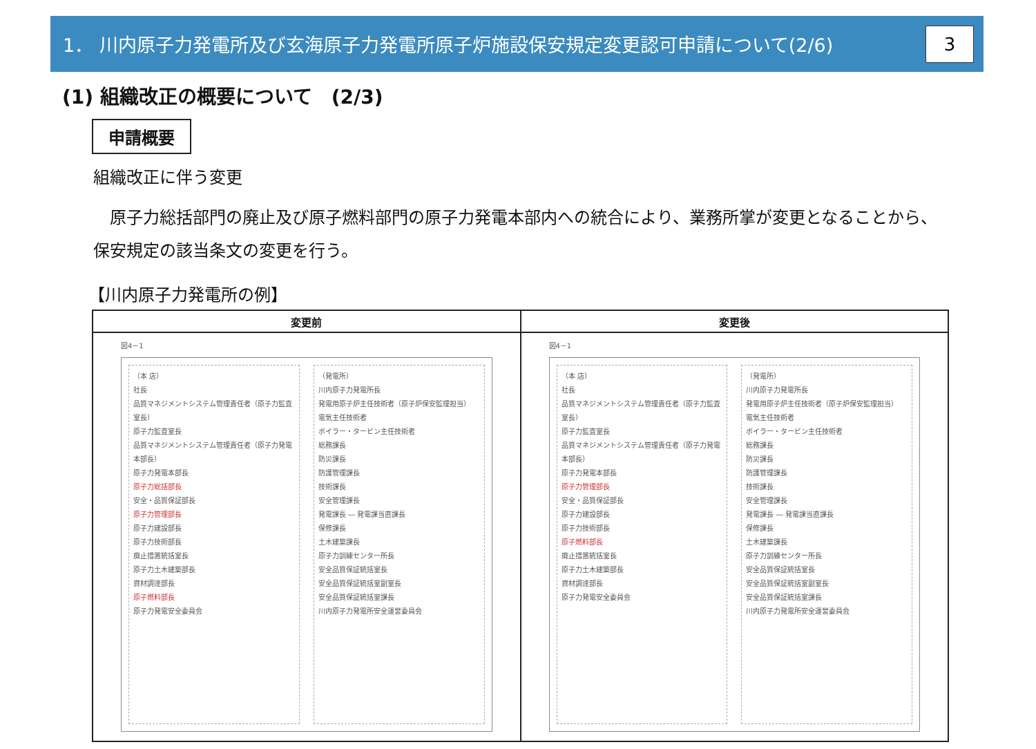1． 川内原子力発電所及び玄海原子力発電所原子炉施設保安規定変更認可申請について(2/6)
3
(1) 組織改正の概要について　(2/3)
申請概要
組織改正に伴う変更
　原子力総括部門の廃止及び原子燃料部門の原子力発電本部内への統合により、業務所掌が変更となることから、保安規定の該当条文の変更を行う。
【川内原子力発電所の例】
| 変更前 | 変更後 |
| --- | --- |
| 図4－1 （本 店） 社長 品質マネジメントシステム管理責任者（原子力監査室長） 原子力監査室長 品質マネジメントシステム管理責任者（原子力発電本部長） 原子力発電本部長 原子力総括部長 安全・品質保証部長 原子力管理部長 原子力建設部長 原子力技術部長 廃止措置統括室長 原子力土木建築部長 資材調達部長 原子燃料部長 原子力発電安全委員会 （発電所） 川内原子力発電所長 発電用原子炉主任技術者（原子炉保安監理担当） 電気主任技術者 ボイラー・タービン主任技術者 総務課長 防災課長 防護管理課長 技術課長 安全管理課長 発電課長 ― 発電課当直課長 保修課長 土木建築課長 原子力訓練センター所長 安全品質保証統括室長 安全品質保証統括室副室長 安全品質保証統括室課長 川内原子力発電所安全運営委員会 | 図4－1 （本 店） 社長 品質マネジメントシステム管理責任者（原子力監査室長） 原子力監査室長 品質マネジメントシステム管理責任者（原子力発電本部長） 原子力発電本部長 原子力管理部長 安全・品質保証部長 原子力建設部長 原子力技術部長 原子燃料部長 廃止措置統括室長 原子力土木建築部長 資材調達部長 原子力発電安全委員会 （発電所） 川内原子力発電所長 発電用原子炉主任技術者（原子炉保安監理担当） 電気主任技術者 ボイラー・タービン主任技術者 総務課長 防災課長 防護管理課長 技術課長 安全管理課長 発電課長 ― 発電課当直課長 保修課長 土木建築課長 原子力訓練センター所長 安全品質保証統括室長 安全品質保証統括室副室長 安全品質保証統括室課長 川内原子力発電所安全運営委員会 |